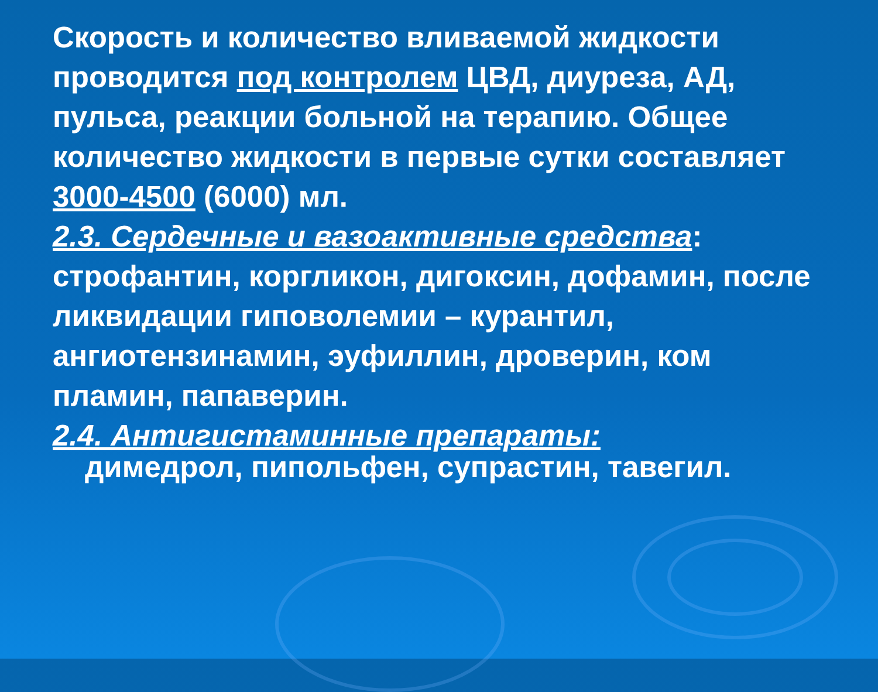Скорость и количество вливаемой жидкости проводится под контролем ЦВД, диуреза, АД, пульса, реакции больной на терапию. Общее количество жидкости в первые сутки составляет 3000-4500 (6000) мл.
2.3. Сердечные и вазоактивные средства: строфантин, коргликон, дигоксин, дофамин, после ликвидации гиповолемии – курантил, ангиотензинамин, эуфиллин, дроверин, ком пламин, папаверин.
2.4. Антигистаминные препараты:
димедрол, пипольфен, супрастин, тавегил.